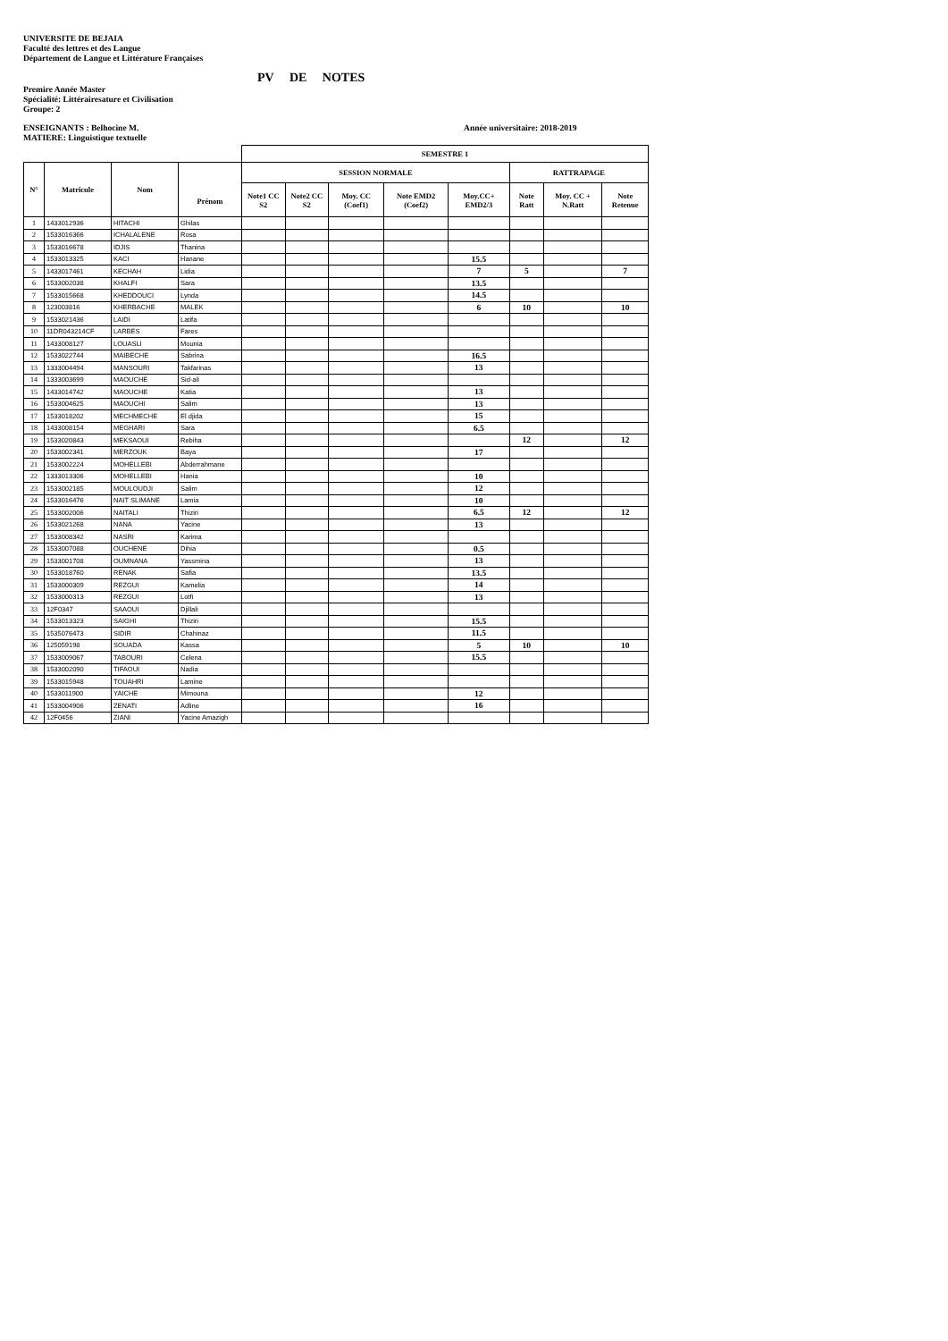UNIVERSITE DE BEJAIA
Faculté des lettres et des Langue
Département de Langue et Littérature Françaises
PV DE NOTES
Premire Année Master
Spécialité: Littérairesature et Civilisation
Groupe: 2
ENSEIGNANTS : Belhocine M.
MATIERE: Linguistique textuelle
Année universitaire: 2018-2019
| | | | | SEMESTRE 1 | | | | | | | |
| --- | --- | --- | --- | --- | --- | --- | --- | --- | --- | --- | --- |
| N° | Matricule | Nom | Prénom | SESSION NORMALE | | | | | RATTRAPAGE | | |
| | | | | Note1 CC S2 | Note2 CC S2 | Moy. CC (Coef1) | Note EMD2 (Coef2) | Moy.CC+ EMD2/3 | Note Ratt | Moy. CC + N.Ratt | Note Retenue |
| 1 | 1433012936 | HITACHI | Ghilas | | | | | | | | |
| 2 | 1533016366 | ICHALALENE | Rosa | | | | | | | | |
| 3 | 1533016678 | IDJIS | Thanina | | | | | | | | |
| 4 | 1533013325 | KACI | Hanane | | | | | 15.5 | | | |
| 5 | 1433017461 | KECHAH | Lidia | | | | | 7 | 5 | | 7 |
| 6 | 1533002038 | KHALFI | Sara | | | | | 13.5 | | | |
| 7 | 1533015668 | KHEDDOUCI | Lynda | | | | | 14.5 | | | |
| 8 | 123003816 | KHERBACHE | MALEK | | | | | 6 | 10 | | 10 |
| 9 | 1533021436 | LAIDI | Latifa | | | | | | | | |
| 10 | 11DR043214CF | LARBES | Fares | | | | | | | | |
| 11 | 1433008127 | LOUASLI | Mounia | | | | | | | | |
| 12 | 1533022744 | MAIBECHE | Sabrina | | | | | 16.5 | | | |
| 13 | 1333004494 | MANSOURI | Takfarinas | | | | | 13 | | | |
| 14 | 1333003699 | MAOUCHE | Sid-ali | | | | | | | | |
| 15 | 1433014742 | MAOUCHE | Katia | | | | | 13 | | | |
| 16 | 1533004625 | MAOUCHI | Salim | | | | | 13 | | | |
| 17 | 1533018202 | MECHMECHE | El djida | | | | | 15 | | | |
| 18 | 1433008154 | MEGHARI | Sara | | | | | 6.5 | | | |
| 19 | 1533020843 | MEKSAOUI | Rebiha | | | | | | 12 | | 12 |
| 20 | 1533002341 | MERZOUK | Baya | | | | | 17 | | | |
| 21 | 1533002224 | MOHELLEBI | Abderrahmane | | | | | | | | |
| 22 | 1333013306 | MOHELLEBI | Hania | | | | | 10 | | | |
| 23 | 1533002185 | MOULOUDJI | Salim | | | | | 12 | | | |
| 24 | 1533016476 | NAIT SLIMANE | Lamia | | | | | 10 | | | |
| 25 | 1533002006 | NAITALI | Thiziri | | | | | 6.5 | 12 | | 12 |
| 26 | 1533021268 | NANA | Yacine | | | | | 13 | | | |
| 27 | 1533008342 | NASRI | Karima | | | | | | | | |
| 28 | 1533007088 | OUCHENE | Dihia | | | | | 0.5 | | | |
| 29 | 1533001708 | OUMNANA | Yassmina | | | | | 13 | | | |
| 30 | 1533018760 | RENAK | Safia | | | | | 13.5 | | | |
| 31 | 1533000309 | REZGUI | Kamelia | | | | | 14 | | | |
| 32 | 1533000313 | REZGUI | Lotfi | | | | | 13 | | | |
| 33 | 12F0347 | SAAOUI | Djillali | | | | | | | | |
| 34 | 1533013323 | SAIGHI | Thiziri | | | | | 15.5 | | | |
| 35 | 1535076473 | SIDIR | Chahinaz | | | | | 11.5 | | | |
| 36 | 125059198 | SOUADA | Kassa | | | | | 5 | 10 | | 10 |
| 37 | 1533009067 | TABOURI | Celena | | | | | 15.5 | | | |
| 38 | 1533002090 | TIFAOUI | Nadia | | | | | | | | |
| 39 | 1533015948 | TOUAHRI | Lamine | | | | | | | | |
| 40 | 1533011900 | YAICHE | Mimouna | | | | | 12 | | | |
| 41 | 1533004906 | ZENATI | Adline | | | | | 16 | | | |
| 42 | 12F0456 | ZIANI | Yacine Amazigh | | | | | | | | |